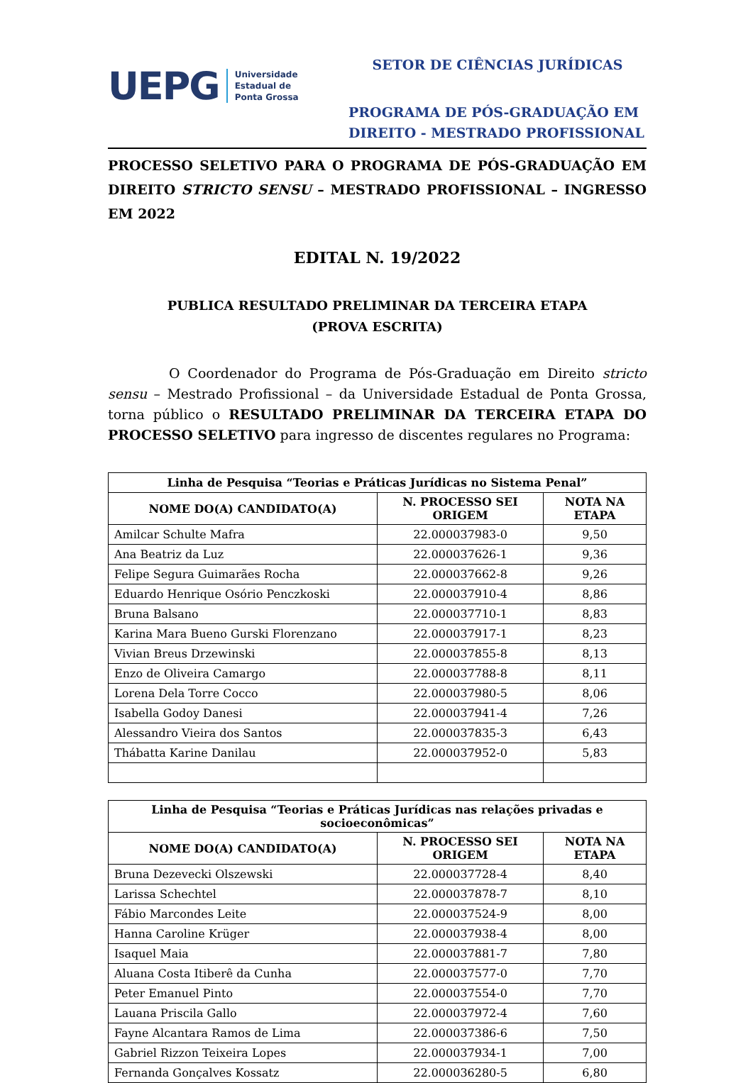UEPG Universidade
Estadual de
Ponta Grossa
SETOR DE CIÊNCIAS JURÍDICAS
PROGRAMA DE PÓS-GRADUAÇÃO EM DIREITO - MESTRADO PROFISSIONAL
PROCESSO SELETIVO PARA O PROGRAMA DE PÓS-GRADUAÇÃO EM DIREITO STRICTO SENSU – MESTRADO PROFISSIONAL – INGRESSO EM 2022
EDITAL N. 19/2022
PUBLICA RESULTADO PRELIMINAR DA TERCEIRA ETAPA
(PROVA ESCRITA)
O Coordenador do Programa de Pós-Graduação em Direito stricto sensu – Mestrado Profissional – da Universidade Estadual de Ponta Grossa, torna público o RESULTADO PRELIMINAR DA TERCEIRA ETAPA DO PROCESSO SELETIVO para ingresso de discentes regulares no Programa:
| Linha de Pesquisa “Teorias e Práticas Jurídicas no Sistema Penal” | | |
| --- | --- | --- |
| NOME DO(A) CANDIDATO(A) | N. PROCESSO SEI ORIGEM | NOTA NA ETAPA |
| Amilcar Schulte Mafra | 22.000037983-0 | 9,50 |
| Ana Beatriz da Luz | 22.000037626-1 | 9,36 |
| Felipe Segura Guimarães Rocha | 22.000037662-8 | 9,26 |
| Eduardo Henrique Osório Penczkoski | 22.000037910-4 | 8,86 |
| Bruna Balsano | 22.000037710-1 | 8,83 |
| Karina Mara Bueno Gurski Florenzano | 22.000037917-1 | 8,23 |
| Vivian Breus Drzewinski | 22.000037855-8 | 8,13 |
| Enzo de Oliveira Camargo | 22.000037788-8 | 8,11 |
| Lorena Dela Torre Cocco | 22.000037980-5 | 8,06 |
| Isabella Godoy Danesi | 22.000037941-4 | 7,26 |
| Alessandro Vieira dos Santos | 22.000037835-3 | 6,43 |
| Thábatta Karine Danilau | 22.000037952-0 | 5,83 |
| Linha de Pesquisa “Teorias e Práticas Jurídicas nas relações privadas e socioeconômicas” | | |
| --- | --- | --- |
| NOME DO(A) CANDIDATO(A) | N. PROCESSO SEI ORIGEM | NOTA NA ETAPA |
| Bruna Dezevecki Olszewski | 22.000037728-4 | 8,40 |
| Larissa Schechtel | 22.000037878-7 | 8,10 |
| Fábio Marcondes Leite | 22.000037524-9 | 8,00 |
| Hanna Caroline Krüger | 22.000037938-4 | 8,00 |
| Isaquel Maia | 22.000037881-7 | 7,80 |
| Aluana Costa Itiberê da Cunha | 22.000037577-0 | 7,70 |
| Peter Emanuel Pinto | 22.000037554-0 | 7,70 |
| Lauana Priscila Gallo | 22.000037972-4 | 7,60 |
| Fayne Alcantara Ramos de Lima | 22.000037386-6 | 7,50 |
| Gabriel Rizzon Teixeira Lopes | 22.000037934-1 | 7,00 |
| Fernanda Gonçalves Kossatz | 22.000036280-5 | 6,80 |